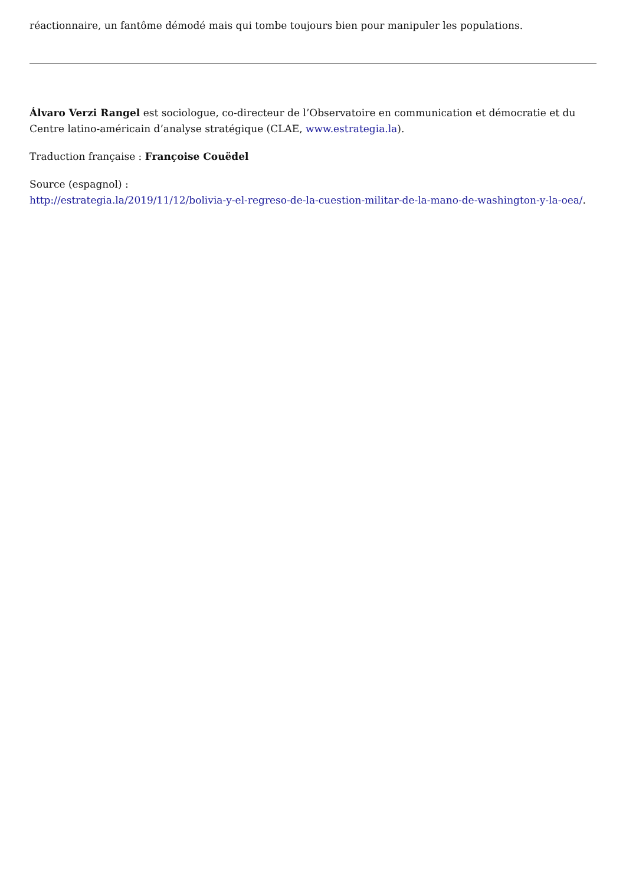réactionnaire, un fantôme démodé mais qui tombe toujours bien pour manipuler les populations.
Álvaro Verzi Rangel est sociologue, co-directeur de l’Observatoire en communication et démocratie et du Centre latino-américain d’analyse stratégique (CLAE, www.estrategia.la).
Traduction française : Françoise Couëdel
Source (espagnol) :
http://estrategia.la/2019/11/12/bolivia-y-el-regreso-de-la-cuestion-militar-de-la-mano-de-washington-y-la-oea/.